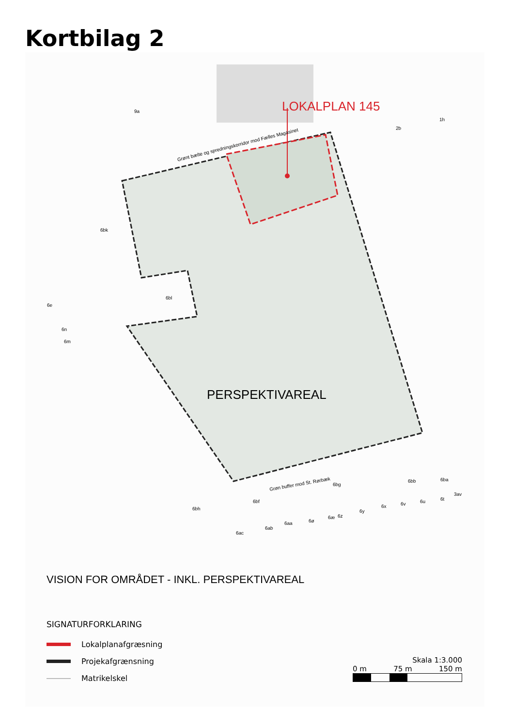Kortbilag 2
LOKALPLAN 145
PERSPEKTIVAREAL
Grønt bælte og spredningskorridor mod Fælles Magasinet
Grøn buffer mod St. Rørbæk
9a
2b
1h
6bk
6bl
6e
6n
6m
6bh
6bg
6bb
6ba
3av
6bf
6ab
6ac
6aa
6ø
6æ
6z
6y
6x
6v
6u
6t
VISION FOR OMRÅDET - INKL. PERSPEKTIVAREAL
SIGNATURFORKLARING
Lokalplanafgræsning
Projekafgrænsning
Matrikelskel
Skala 1:3.000
0 m 75 m 150 m